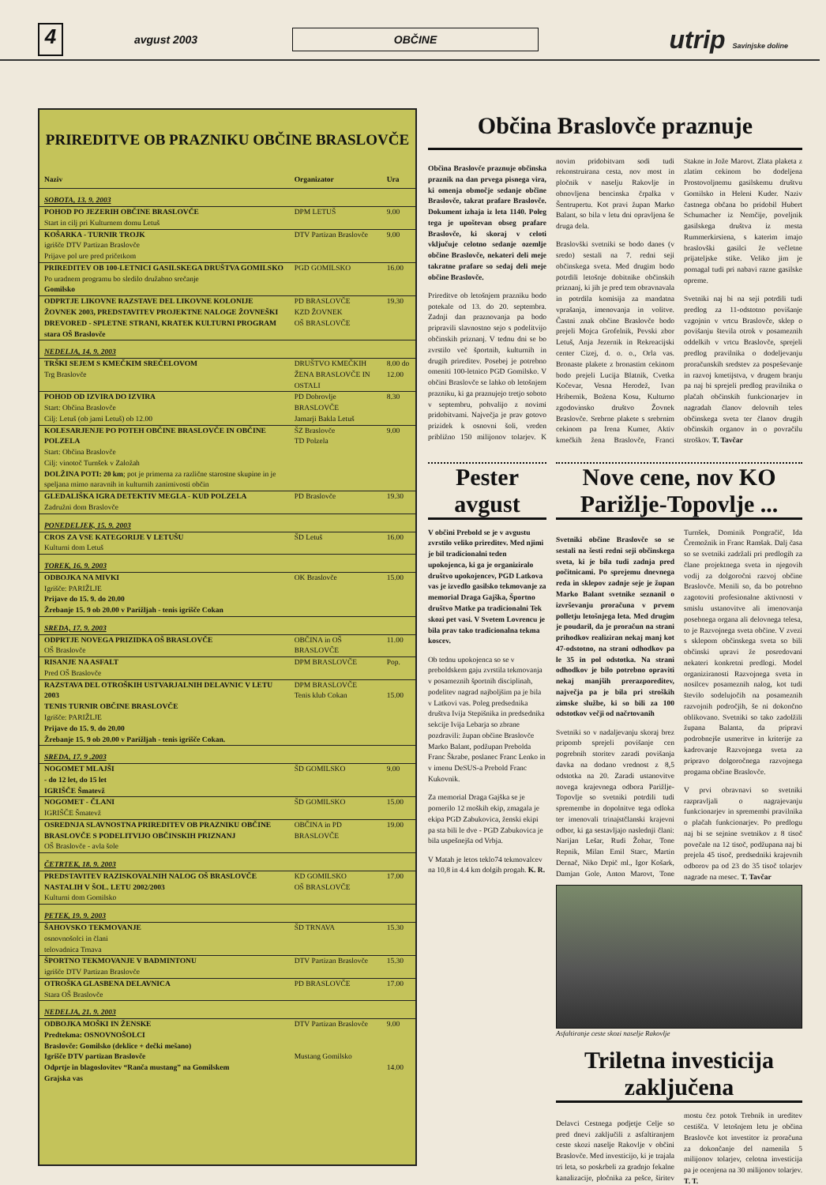4
avgust 2003
OBČINE
utrip Savinjske doline
PRIREDITVE OB PRAZNIKU OBČINE BRASLOVČE
| Naziv | Organizator | Ura |
| --- | --- | --- |
| SOBOTA, 13. 9. 2003 | | |
| POHOD PO JEZERIH OBČINE BRASLOVČE Start in cilj pri Kulturnem domu Letuš | DPM LETUŠ | 9.00 |
| KOŠARKA - TURNIR TROJK igrišče DTV Partizan Braslovče Prijave pol ure pred pričetkom | DTV Partizan Braslovče | 9.00 |
| PRIREDITEV OB 100-LETNICI GASILSKEGA DRUŠTVA GOMILSKO Po uradnem programu bo sledilo družabno srečanje Gomilsko | PGD GOMILSKO | 16.00 |
| ODPRTJE LIKOVNE RAZSTAVE DEL LIKOVNE KOLONIJE ŽOVNEK 2003, PREDSTAVITEV PROJEKTNE NALOGE ŽOVNEŠKI DREVORED - SPLETNE STRANI, KRATEK KULTURNI PROGRAM stara OŠ Braslovče | PD BRASLOVČE KZD ŽOVNEK OŠ BRASLOVČE | 19.30 |
| NEDELJA, 14. 9. 2003 | | |
| TRŠKI SEJEM S KMEČKIM SREČELOVOM Trg Braslovče | DRUŠTVO KMEČKIH ŽENA BRASLOVČE IN OSTALI | 8.00 do 12.00 |
| POHOD OD IZVIRA DO IZVIRA Start: Občina Braslovče Cilj: Letuš (ob jami Letuš) ob 12.00 | PD Dobrovlje BRASLOVČE Jamarji Bakla Letuš | 8.30 |
| KOLESARJENJE PO POTEH OBČINE BRASLOVČE IN OBČINE POLZELA Start: Občina Braslovče Cilj: vinotoč Turnšek v Založah DOLŽINA POTI: 20 km ; pot je primerna za različne starostne skupine in je speljana mimo naravnih in kulturnih zanimivosti občin | ŠZ Braslovče TD Polzela | 9.00 |
| GLEDALIŠKA IGRA DETEKTIV MEGLA - KUD POLZELA Zadružni dom Braslovče | PD Braslovče | 19.30 |
| PONEDELJEK, 15. 9. 2003 | | |
| CROS ZA VSE KATEGORIJE V LETUŠU Kulturni dom Letuš | ŠD Letuš | 16.00 |
| TOREK, 16. 9. 2003 | | |
| ODBOJKA NA MIVKI Igrišče: PARIŽLJE Prijave do 15. 9. do 20.00 Žrebanje 15. 9 ob 20.00 v Parižljah - tenis igrišče Cokan | OK Braslovče | 15.00 |
| SREDA, 17. 9. 2003 | | |
| ODPRTJE NOVEGA PRIZIDKA OŠ BRASLOVČE OŠ Braslovče | OBČINA in OŠ BRASLOVČE | 11.00 |
| RISANJE NA ASFALT Pred OŠ Braslovče | DPM BRASLOVČE | Pop. |
| RAZSTAVA DEL OTROŠKIH USTVARJALNIH DELAVNIC V LETU 2003 TENIS TURNIR OBČINE BRASLOVČE Igrišče: PARIŽLJE Prijave do 15. 9. do 20.00 Žrebanje 15. 9 ob 20.00 v Parižljah - tenis igrišče Cokan. | DPM BRASLOVČE Tenis klub Cokan | 15.00 |
| SREDA, 17. 9 .2003 | | |
| NOGOMET MLAJŠI - do 12 let, do 15 let IGRIŠČE Šmatevž | ŠD GOMILSKO | 9.00 |
| NOGOMET - ČLANI IGRIŠČE Šmatevž | ŠD GOMILSKO | 15.00 |
| OSREDNJA SLAVNOSTNA PRIREDITEV OB PRAZNIKU OBČINE BRASLOVČE S PODELITVIJO OBČINSKIH PRIZNANJ OŠ Braslovče - avla šole | OBČINA in PD BRASLOVČE | 19.00 |
| ČETRTEK, 18. 9. 2003 | | |
| PREDSTAVITEV RAZISKOVALNIH NALOG OŠ BRASLOVČE NASTALIH V ŠOL. LETU 2002/2003 Kulturni dom Gomilsko | KD GOMILSKO OŠ BRASLOVČE | 17.00 |
| PETEK, 19. 9. 2003 | | |
| ŠAHOVSKO TEKMOVANJE osnovnošolci in člani telovadnica Trnava | ŠD TRNAVA | 15.30 |
| ŠPORTNO TEKMOVANJE V BADMINTONU igrišče DTV Partizan Braslovče | DTV Partizan Braslovče | 15.30 |
| OTROŠKA GLASBENA DELAVNICA Stara OŠ Braslovče | PD BRASLOVČE | 17.00 |
| NEDELJA, 21. 9. 2003 | | |
| ODBOJKA MOŠKI IN ŽENSKE Predtekma: OSNOVNOŠOLCI Braslovče: Gomilsko (deklice + dečki mešano) Igrišče DTV partizan Braslovče Odprtje in blagoslovitev “Ranča mustang” na Gomilskem Grajska vas | DTV Partizan Braslovče Mustang Gomilsko | 9.00 14.00 |
Občina Braslovče praznuje
Občina Braslovče praznuje občinska praznik na dan prvega pisnega vira, ki omenja območje sedanje občine Braslovče, takrat prafare Braslovče. Dokument izhaja iz leta 1140. Poleg tega je upoštevan obseg prafare Braslovče, ki skoraj v celoti vključuje celotno sedanje ozemlje občine Braslovče, nekateri deli meje takratne prafare so sedaj deli meje občine Braslovče.
Prireditve ob letošnjem prazniku bodo potekale od 13. do 20. septembra. Zadnji dan praznovanja pa bodo pripravili slavnostno sejo s podelitvijo občinskih priznanj. V tednu dni se bo zvrstilo več športnih, kulturnih in drugih prireditev. Posebej je potrebno omeniti 100-letnico PGD Gomilsko. V občini Braslovče se lahko ob letošnjem prazniku, ki ga praznujejo tretjo soboto v septembru, pohvalijo z novimi pridobitvami. Največja je prav gotovo prizidek k osnovni šoli, vreden približno 150 milijonov tolarjev. K novim pridobitvam sodi tudi rekonstruirana cesta, nov most in pločnik v naselju Rakovlje in obnovljena bencinska črpalka v Šentrupertu. Kot pravi župan Marko Balant, so bila v letu dni opravljena še druga dela.
Braslovški svetniki se bodo danes (v sredo) sestali na 7. redni seji občinskega sveta. Med drugim bodo potrdili letošnje dobitnike občinskih priznanj, ki jih je pred tem obravnavala in potrdila komisija za mandatna vprašanja, imenovanja in volitve. Častni znak občine Braslovče bodo prejeli Mojca Grofelnik, Pevski zbor Letuš, Anja Jezernik in Rekreacijski center Cizej, d. o. o., Orla vas. Bronaste plakete z bronastim cekinom bodo prejeli Lucija Blatnik, Cvetka Kočevar, Vesna Herodež, Ivan Hribernik, Božena Kosu, Kulturno zgodovinsko društvo Žovnek Braslovče. Srebrne plakete s srebrnim cekinom pa Irena Kumer, Aktiv kmečkih žena Braslovče, Franci Stakne in Jože Marovt. Zlata plaketa z zlatim cekinom bo dodeljena Prostovoljnemu gasilskemu društvu Gomilsko in Heleni Kuder. Naziv častnega občana bo pridobil Hubert Schumacher iz Nemčije, poveljnik gasilskega društva iz mesta Rummerkirsiena, s katerim imajo braslovški gasilci že večletne prijateljske stike. Veliko jim je pomagal tudi pri nabavi razne gasilske opreme.
Svetniki naj bi na seji potrdili tudi predlog za 11-odstotno povišanje vzgojnin v vrtcu Braslovče, sklep o povišanju števila otrok v posameznih oddelkih v vrtcu Braslovče, sprejeli predlog pravilnika o dodeljevanju proračunskih sredstev za pospeševanje in razvoj kmetijstva, v drugem branju pa naj bi sprejeli predlog pravilnika o plačah občinskih funkcionarjev in nagradah članov delovnih teles občinskega sveta ter članov drugih občinskih organov in o povračilu stroškov. T. Tavčar
Pester avgust
V občini Prebold se je v avgustu zvrstilo veliko prireditev. Med njimi je bil tradicionalni teden upokojenca, ki ga je organiziralo društvo upokojencev, PGD Latkova vas je izvedlo gasilsko tekmovanje za memorial Draga Gajška, Športno društvo Matke pa tradicionalni Tek skozi pet vasi. V Svetem Lovrencu je bila prav tako tradicionalna tekma koscev.
Ob tednu upokojenca so se v preboldskem gaju zvrstila tekmovanja v posameznih športnih disciplinah, podelitev nagrad najboljšim pa je bila v Latkovi vas. Poleg predsednika društva Ivija Stepišnika in predsednika sekcije Ivija Lebarja so zbrane pozdravili: župan občine Braslovče Marko Balant, podžupan Prebolda Franc Škrabe, poslanec Franc Lenko in v imenu DeSUS-a Prebold Franc Kukovnik.
Za memorial Draga Gajška se je pomerilo 12 moških ekip, zmagala je ekipa PGD Zabukovica, ženski ekipi pa sta bili le dve - PGD Zabukovica je bila uspešnejša od Vrbja.
V Matah je letos teklo74 tekmovalcev na 10,8 in 4.4 km dolgih progah. K. R.
Nove cene, nov KO Parižlje-Topovlje ...
Svetniki občine Braslovče so se sestali na šesti redni seji občinskega sveta, ki je bila tudi zadnja pred počitnicami. Po sprejemu dnevnega reda in sklepov zadnje seje je župan Marko Balant svetnike seznanil o izvrševanju proračuna v prvem polletju letošnjega leta. Med drugim je poudaril, da je proračun na strani prihodkov realiziran nekaj manj kot 47-odstotno, na strani odhodkov pa le 35 in pol odstotka. Na strani odhodkov je bilo potrebno opraviti nekaj manjših prerazporeditev, največja pa je bila pri stroških zimske službe, ki so bili za 100 odstotkov večji od načrtovanih
Svetniki so v nadaljevanju skoraj brez pripomb sprejeli povišanje cen pogrebnih storitev zaradi povišanja davka na dodano vrednost z 8,5 odstotka na 20. Zaradi ustanovitve novega krajevnega odbora Parižlje-Topovlje so svetniki potrdili tudi spremembe in dopolnitve tega odloka ter imenovali trinajstčlanski krajevni odbor, ki ga sestavljajo naslednji člani: Narijan Lešar, Rudi Žohar, Tone Repnik, Milan Emil Starc, Martin Dernač, Niko Drpič ml., Igor Košark, Damjan Gole, Anton Marovt, Tone Turnšek, Dominik Pongračič, Ida Čremožnik in Franc Ramšak. Dalj časa so se svetniki zadržali pri predlogih za člane projektnega sveta in njegovih vodij za dolgoročni razvoj občine Braslovče. Menili so, da bo potrebno zagotoviti profesionalne aktivnosti v smislu ustanovitve ali imenovanja posebnega organa ali delovnega telesa, to je Razvojnega sveta občine. V zvezi s sklepom občinskega sveta so bili občinski upravi že posredovani nekateri konkretni predlogi. Model organiziranosti Razvojnega sveta in nosilcev posameznih nalog, kot tudi število sodelujočih na posameznih razvojnih področjih, še ni dokončno oblikovano. Svetniki so tako zadolžili župana Balanta, da pripravi podrobnejše usmeritve in kriterije za kadrovanje Razvojnega sveta za pripravo dolgoročnega razvojnega progama občine Braslovče.
V prvi obravnavi so svetniki razpravljali o nagrajevanju funkcionarjev in spremembi pravilnika o plačah funkcionarjev. Po predlogu naj bi se sejnine svetnikov z 8 tisoč povečale na 12 tisoč, podžupana naj bi prejela 45 tisoč, predsedniki krajevnih odborov pa od 23 do 35 tisoč tolarjev nagrade na mesec. T. Tavčar
Asfaltiranje ceste skozi naselje Rakovlje
Triletna investicija zaključena
Delavci Cestnega podjetje Celje so pred dnevi zaključili z asfaltiranjem ceste skozi naselje Rakovlje v občini Braslovče. Med investicijo, ki je trajala tri leta, so poskrbeli za gradnjo fekalne kanalizacije, pločnika za pešce, širitev mostu čez potok Trebnik in ureditev cestišča. V letošnjem letu je občina Braslovče kot investitor iz proračuna za dokončanje del namenila 5 milijonov tolarjev, celotna investicija pa je ocenjena na 30 milijonov tolarjev. T. T.